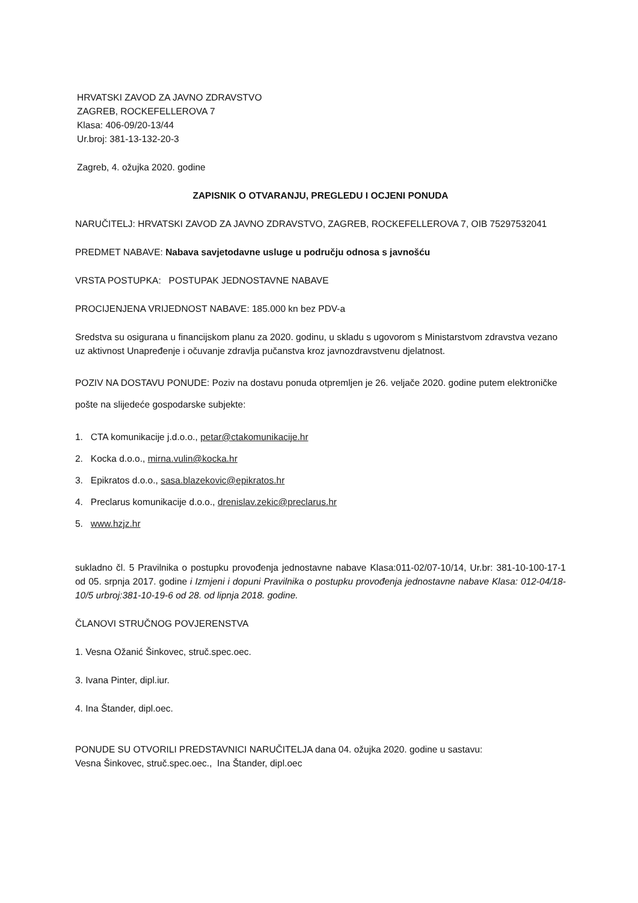HRVATSKI ZAVOD ZA JAVNO ZDRAVSTVO
ZAGREB, ROCKEFELLEROVA 7
Klasa: 406-09/20-13/44
Ur.broj: 381-13-132-20-3
Zagreb, 4. ožujka 2020. godine
ZAPISNIK O OTVARANJU, PREGLEDU I OCJENI PONUDA
NARUČITELJ: HRVATSKI ZAVOD ZA JAVNO ZDRAVSTVO, ZAGREB, ROCKEFELLEROVA 7, OIB 75297532041
PREDMET NABAVE: Nabava savjetodavne usluge u području odnosa s javnošću
VRSTA POSTUPKA: POSTUPAK JEDNOSTAVNE NABAVE
PROCIJENJENA VRIJEDNOST NABAVE: 185.000 kn bez PDV-a
Sredstva su osigurana u financijskom planu za 2020. godinu, u skladu s ugovorom s Ministarstvom zdravstva vezano uz aktivnost Unapređenje i očuvanje zdravlja pučanstva kroz javnozdravstvenu djelatnost.
POZIV NA DOSTAVU PONUDE: Poziv na dostavu ponuda otpremljen je 26. veljače 2020. godine putem elektroničke pošte na slijedeće gospodarske subjekte:
1. CTA komunikacije j.d.o.o., petar@ctakomunikacije.hr
2. Kocka d.o.o., mirna.vulin@kocka.hr
3. Epikratos d.o.o., sasa.blazekovic@epikratos.hr
4. Preclarus komunikacije d.o.o., drenislav.zekic@preclarus.hr
5. www.hzjz.hr
sukladno čl. 5 Pravilnika o postupku provođenja jednostavne nabave Klasa:011-02/07-10/14, Ur.br: 381-10-100-17-1 od 05. srpnja 2017. godine i Izmjeni i dopuni Pravilnika o postupku provođenja jednostavne nabave Klasa: 012-04/18-10/5 urbroj:381-10-19-6 od 28. od lipnja 2018. godine.
ČLANOVI STRUČNOG POVJERENSTVA
1. Vesna Ožanić Šinkovec, struč.spec.oec.
3. Ivana Pinter, dipl.iur.
4. Ina Štander, dipl.oec.
PONUDE SU OTVORILI PREDSTAVNICI NARUČITELJA dana 04. ožujka 2020. godine u sastavu:
Vesna Šinkovec, struč.spec.oec., Ina Štander, dipl.oec